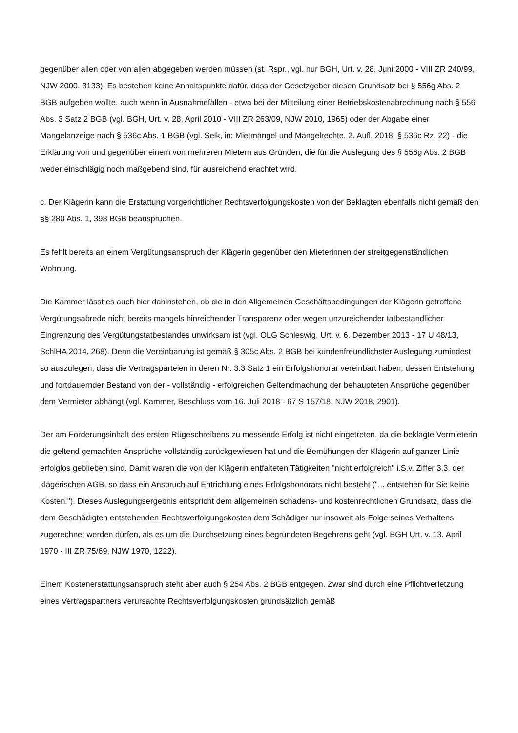gegenüber allen oder von allen abgegeben werden müssen (st. Rspr., vgl. nur BGH, Urt. v. 28. Juni 2000 - VIII ZR 240/99, NJW 2000, 3133). Es bestehen keine Anhaltspunkte dafür, dass der Gesetzgeber diesen Grundsatz bei § 556g Abs. 2 BGB aufgeben wollte, auch wenn in Ausnahmefällen - etwa bei der Mitteilung einer Betriebskostenabrechnung nach § 556 Abs. 3 Satz 2 BGB (vgl. BGH, Urt. v. 28. April 2010 - VIII ZR 263/09, NJW 2010, 1965) oder der Abgabe einer Mangelanzeige nach § 536c Abs. 1 BGB (vgl. Selk, in: Mietmängel und Mängelrechte, 2. Aufl. 2018, § 536c Rz. 22) - die Erklärung von und gegenüber einem von mehreren Mietern aus Gründen, die für die Auslegung des § 556g Abs. 2 BGB weder einschlägig noch maßgebend sind, für ausreichend erachtet wird.
c. Der Klägerin kann die Erstattung vorgerichtlicher Rechtsverfolgungskosten von der Beklagten ebenfalls nicht gemäß den §§ 280 Abs. 1, 398 BGB beanspruchen.
Es fehlt bereits an einem Vergütungsanspruch der Klägerin gegenüber den Mieterinnen der streitgegenständlichen Wohnung.
Die Kammer lässt es auch hier dahinstehen, ob die in den Allgemeinen Geschäftsbedingungen der Klägerin getroffene Vergütungsabrede nicht bereits mangels hinreichender Transparenz oder wegen unzureichender tatbestandlicher Eingrenzung des Vergütungstatbestandes unwirksam ist (vgl. OLG Schleswig, Urt. v. 6. Dezember 2013 - 17 U 48/13, SchlHA 2014, 268). Denn die Vereinbarung ist gemäß § 305c Abs. 2 BGB bei kundenfreundlichster Auslegung zumindest so auszulegen, dass die Vertragsparteien in deren Nr. 3.3 Satz 1 ein Erfolgshonorar vereinbart haben, dessen Entstehung und fortdauernder Bestand von der - vollständig - erfolgreichen Geltendmachung der behaupteten Ansprüche gegenüber dem Vermieter abhängt (vgl. Kammer, Beschluss vom 16. Juli 2018 - 67 S 157/18, NJW 2018, 2901).
Der am Forderungsinhalt des ersten Rügeschreibens zu messende Erfolg ist nicht eingetreten, da die beklagte Vermieterin die geltend gemachten Ansprüche vollständig zurückgewiesen hat und die Bemühungen der Klägerin auf ganzer Linie erfolglos geblieben sind. Damit waren die von der Klägerin entfalteten Tätigkeiten "nicht erfolgreich" i.S.v. Ziffer 3.3. der klägerischen AGB, so dass ein Anspruch auf Entrichtung eines Erfolgshonorars nicht besteht ("... entstehen für Sie keine Kosten."). Dieses Auslegungsergebnis entspricht dem allgemeinen schadens- und kostenrechtlichen Grundsatz, dass die dem Geschädigten entstehenden Rechtsverfolgungskosten dem Schädiger nur insoweit als Folge seines Verhaltens zugerechnet werden dürfen, als es um die Durchsetzung eines begründeten Begehrens geht (vgl. BGH Urt. v. 13. April 1970 - III ZR 75/69, NJW 1970, 1222).
Einem Kostenerstattungsanspruch steht aber auch § 254 Abs. 2 BGB entgegen. Zwar sind durch eine Pflichtverletzung eines Vertragspartners verursachte Rechtsverfolgungskosten grundsätzlich gemäß